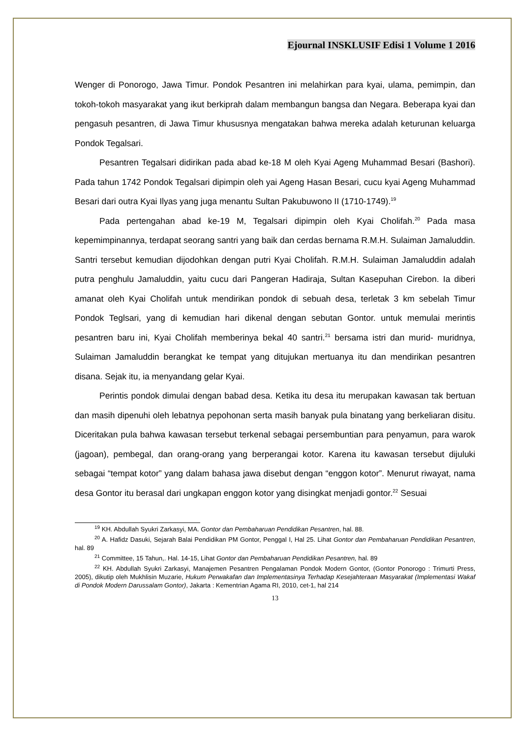Ejournal INSKLUSIF Edisi 1 Volume 1 2016
Wenger di Ponorogo, Jawa Timur. Pondok Pesantren ini melahirkan para kyai, ulama, pemimpin, dan tokoh-tokoh masyarakat yang ikut berkiprah dalam membangun bangsa dan Negara. Beberapa kyai dan pengasuh pesantren, di Jawa Timur khususnya mengatakan bahwa mereka adalah keturunan keluarga Pondok Tegalsari.
Pesantren Tegalsari didirikan pada abad ke-18 M oleh Kyai Ageng Muhammad Besari (Bashori). Pada tahun 1742 Pondok Tegalsari dipimpin oleh yai Ageng Hasan Besari, cucu kyai Ageng Muhammad Besari dari outra Kyai Ilyas yang juga menantu Sultan Pakubuwono II (1710-1749).<sup>19</sup>
Pada pertengahan abad ke-19 M, Tegalsari dipimpin oleh Kyai Cholifah.<sup>20</sup> Pada masa kepemimpinannya, terdapat seorang santri yang baik dan cerdas bernama R.M.H. Sulaiman Jamaluddin. Santri tersebut kemudian dijodohkan dengan putri Kyai Cholifah. R.M.H. Sulaiman Jamaluddin adalah putra penghulu Jamaluddin, yaitu cucu dari Pangeran Hadiraja, Sultan Kasepuhan Cirebon. Ia diberi amanat oleh Kyai Cholifah untuk mendirikan pondok di sebuah desa, terletak 3 km sebelah Timur Pondok Teglsari, yang di kemudian hari dikenal dengan sebutan Gontor. untuk memulai merintis pesantren baru ini, Kyai Cholifah memberinya bekal 40 santri.<sup>21</sup> bersama istri dan murid- muridnya, Sulaiman Jamaluddin berangkat ke tempat yang ditujukan mertuanya itu dan mendirikan pesantren disana. Sejak itu, ia menyandang gelar Kyai.
Perintis pondok dimulai dengan babad desa. Ketika itu desa itu merupakan kawasan tak bertuan dan masih dipenuhi oleh lebatnya pepohonan serta masih banyak pula binatang yang berkeliaran disitu. Diceritakan pula bahwa kawasan tersebut terkenal sebagai persembuntian para penyamun, para warok (jagoan), pembegal, dan orang-orang yang berperangai kotor. Karena itu kawasan tersebut dijuluki sebagai “tempat kotor” yang dalam bahasa jawa disebut dengan “enggon kotor”. Menurut riwayat, nama desa Gontor itu berasal dari ungkapan enggon kotor yang disingkat menjadi gontor.<sup>22</sup> Sesuai
<sup>19</sup> KH. Abdullah Syukri Zarkasyi, MA. Gontor dan Pembaharuan Pendidikan Pesantren, hal. 88.
<sup>20</sup> A. Hafidz Dasuki, Sejarah Balai Pendidikan PM Gontor, Penggal I, Hal 25. Lihat Gontor dan Pembaharuan Pendidikan Pesantren, hal. 89
<sup>21</sup> Committee, 15 Tahun,. Hal. 14-15, Lihat Gontor dan Pembaharuan Pendidikan Pesantren, hal. 89
<sup>22</sup> KH. Abdullah Syukri Zarkasyi, Manajemen Pesantren Pengalaman Pondok Modern Gontor, (Gontor Ponorogo : Trimurti Press, 2005), dikutip oleh Mukhlisin Muzarie, Hukum Perwakafan dan Implementasinya Terhadap Kesejahteraan Masyarakat (Implementasi Wakaf di Pondok Modern Darussalam Gontor), Jakarta : Kementrian Agama RI, 2010, cet-1, hal 214
13